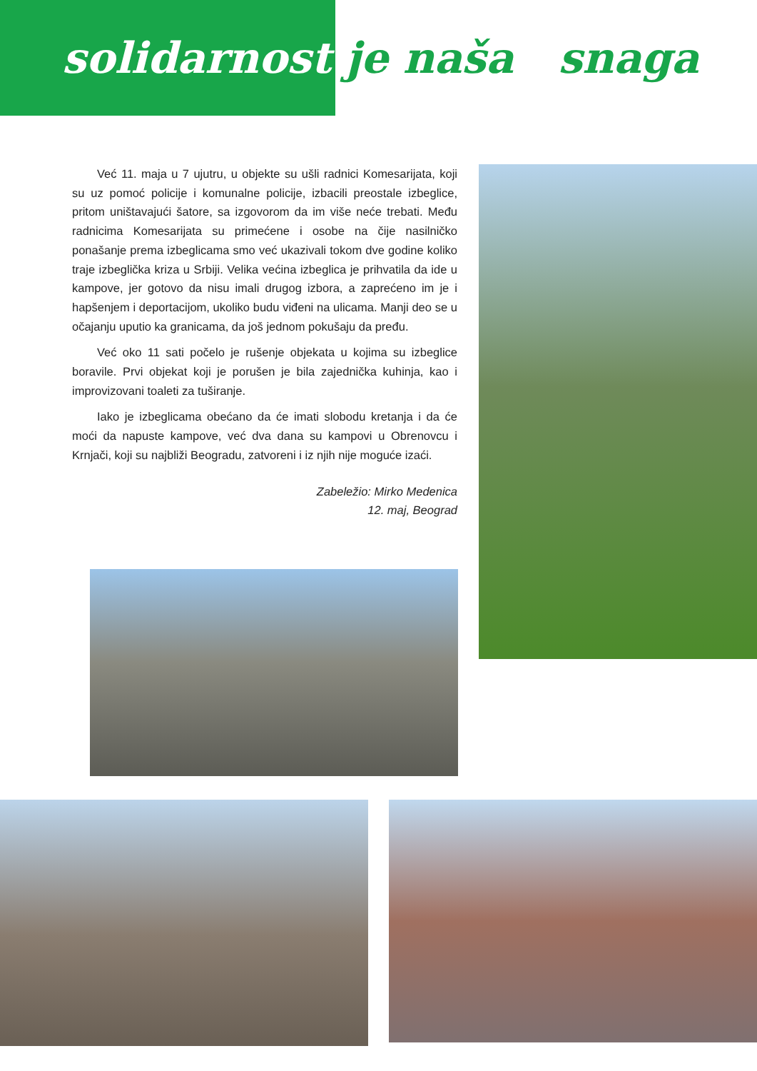solidarnost
je naša snaga
Već 11. maja u 7 ujutru, u objekte su ušli radnici Komesarijata, koji su uz pomoć policije i komunalne policije, izbacili preostale izbeglice, pritom uništavajući šatore, sa izgovorom da im više neće trebati. Među radnicima Komesarijata su primećene i osobe na čije nasilničko ponašanje prema izbeglicama smo već ukazivali tokom dve godine koliko traje izbeglička kriza u Srbiji. Velika većina izbeglica je prihvatila da ide u kampove, jer gotovo da nisu imali drugog izbora, a zaprećeno im je i hapšenjem i deportacijom, ukoliko budu viđeni na ulicama. Manji deo se u očajanju uputio ka granicama, da još jednom pokušaju da pređu.
Već oko 11 sati počelo je rušenje objekata u kojima su izbeglice boravile. Prvi objekat koji je porušen je bila zajednička kuhinja, kao i improvizovani toaleti za tuširanje.
Iako je izbeglicama obećano da će imati slobodu kretanja i da će moći da napuste kampove, već dva dana su kampovi u Obrenovcu i Krnjači, koji su najbliži Beogradu, zatvoreni i iz njih nije moguće izaći.
Zabeležio: Mirko Medenica
12. maj, Beograd